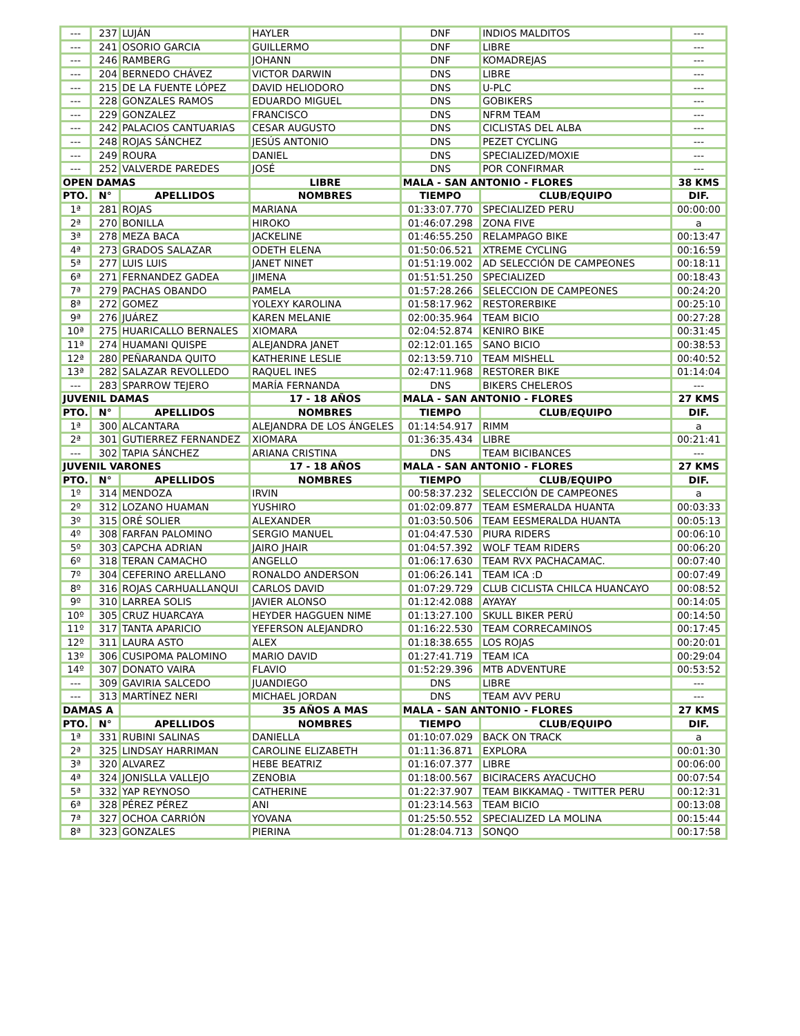| --- | 237 | LUJÁN | HAYLER | DNF | INDIOS MALDITOS | --- |
| --- | 241 | OSORIO GARCIA | GUILLERMO | DNF | LIBRE | --- |
| --- | 246 | RAMBERG | JOHANN | DNF | KOMADREJAS | --- |
| --- | 204 | BERNEDO CHÁVEZ | VICTOR DARWIN | DNS | LIBRE | --- |
| --- | 215 | DE LA FUENTE LÓPEZ | DAVID HELIODORO | DNS | U-PLC | --- |
| --- | 228 | GONZALES RAMOS | EDUARDO MIGUEL | DNS | GOBIKERS | --- |
| --- | 229 | GONZALEZ | FRANCISCO | DNS | NFRM TEAM | --- |
| --- | 242 | PALACIOS CANTUARIAS | CESAR AUGUSTO | DNS | CICLISTAS DEL ALBA | --- |
| --- | 248 | ROJAS SÁNCHEZ | JESÚS ANTONIO | DNS | PEZET CYCLING | --- |
| --- | 249 | ROURA | DANIEL | DNS | SPECIALIZED/MOXIE | --- |
| --- | 252 | VALVERDE PAREDES | JOSÉ | DNS | POR CONFIRMAR | --- |
| OPEN DAMAS | | | LIBRE | MALA - SAN ANTONIO - FLORES | | 38 KMS |
| PTO. | N° | APELLIDOS | NOMBRES | TIEMPO | CLUB/EQUIPO | DIF. |
| 1ª | 281 | ROJAS | MARIANA | 01:33:07.770 | SPECIALIZED PERU | 00:00:00 |
| 2ª | 270 | BONILLA | HIROKO | 01:46:07.298 | ZONA FIVE | a |
| 3ª | 278 | MEZA BACA | JACKELINE | 01:46:55.250 | RELAMPAGO BIKE | 00:13:47 |
| 4ª | 273 | GRADOS SALAZAR | ODETH ELENA | 01:50:06.521 | XTREME CYCLING | 00:16:59 |
| 5ª | 277 | LUIS LUIS | JANET NINET | 01:51:19.002 | AD SELECCIÓN DE CAMPEONES | 00:18:11 |
| 6ª | 271 | FERNANDEZ GADEA | JIMENA | 01:51:51.250 | SPECIALIZED | 00:18:43 |
| 7ª | 279 | PACHAS OBANDO | PAMELA | 01:57:28.266 | SELECCION DE CAMPEONES | 00:24:20 |
| 8ª | 272 | GOMEZ | YOLEXY KAROLINA | 01:58:17.962 | RESTORERBIKE | 00:25:10 |
| 9ª | 276 | JUÁREZ | KAREN MELANIE | 02:00:35.964 | TEAM BICIO | 00:27:28 |
| 10ª | 275 | HUARICALLO BERNALES | XIOMARA | 02:04:52.874 | KENIRO BIKE | 00:31:45 |
| 11ª | 274 | HUAMANI QUISPE | ALEJANDRA JANET | 02:12:01.165 | SANO BICIO | 00:38:53 |
| 12ª | 280 | PEÑARANDA QUITO | KATHERINE LESLIE | 02:13:59.710 | TEAM MISHELL | 00:40:52 |
| 13ª | 282 | SALAZAR REVOLLEDO | RAQUEL INES | 02:47:11.968 | RESTORER BIKE | 01:14:04 |
| --- | 283 | SPARROW TEJERO | MARÍA FERNANDA | DNS | BIKERS CHELEROS | --- |
| JUVENIL DAMAS | | | 17 - 18 AÑOS | MALA - SAN ANTONIO - FLORES | | 27 KMS |
| PTO. | N° | APELLIDOS | NOMBRES | TIEMPO | CLUB/EQUIPO | DIF. |
| 1ª | 300 | ALCANTARA | ALEJANDRA DE LOS ÁNGELES | 01:14:54.917 | RIMM | a |
| 2ª | 301 | GUTIERREZ FERNANDEZ | XIOMARA | 01:36:35.434 | LIBRE | 00:21:41 |
| --- | 302 | TAPIA SÁNCHEZ | ARIANA CRISTINA | DNS | TEAM BICIBANCES | --- |
| JUVENIL VARONES | | | 17 - 18 AÑOS | MALA - SAN ANTONIO - FLORES | | 27 KMS |
| PTO. | N° | APELLIDOS | NOMBRES | TIEMPO | CLUB/EQUIPO | DIF. |
| 1º | 314 | MENDOZA | IRVIN | 00:58:37.232 | SELECCIÓN DE CAMPEONES | a |
| 2º | 312 | LOZANO HUAMAN | YUSHIRO | 01:02:09.877 | TEAM ESMERALDA HUANTA | 00:03:33 |
| 3º | 315 | ORÉ SOLIER | ALEXANDER | 01:03:50.506 | TEAM EESMERALDA HUANTA | 00:05:13 |
| 4º | 308 | FARFAN PALOMINO | SERGIO MANUEL | 01:04:47.530 | PIURA RIDERS | 00:06:10 |
| 5º | 303 | CAPCHA ADRIAN | JAIRO JHAIR | 01:04:57.392 | WOLF TEAM RIDERS | 00:06:20 |
| 6º | 318 | TERAN CAMACHO | ANGELLO | 01:06:17.630 | TEAM RVX PACHACAMAC. | 00:07:40 |
| 7º | 304 | CEFERINO ARELLANO | RONALDO ANDERSON | 01:06:26.141 | TEAM ICA :D | 00:07:49 |
| 8º | 316 | ROJAS CARHUALLANQUI | CARLOS DAVID | 01:07:29.729 | CLUB CICLISTA CHILCA HUANCAYO | 00:08:52 |
| 9º | 310 | LARREA SOLIS | JAVIER ALONSO | 01:12:42.088 | AYAYAY | 00:14:05 |
| 10º | 305 | CRUZ HUARCAYA | HEYDER HAGGUEN NIME | 01:13:27.100 | SKULL BIKER PERÚ | 00:14:50 |
| 11º | 317 | TANTA APARICIO | YEFERSON ALEJANDRO | 01:16:22.530 | TEAM CORRECAMINOS | 00:17:45 |
| 12º | 311 | LAURA ASTO | ALEX | 01:18:38.655 | LOS ROJAS | 00:20:01 |
| 13º | 306 | CUSIPOMA PALOMINO | MARIO DAVID | 01:27:41.719 | TEAM ICA | 00:29:04 |
| 14º | 307 | DONATO VAIRA | FLAVIO | 01:52:29.396 | MTB ADVENTURE | 00:53:52 |
| --- | 309 | GAVIRIA SALCEDO | JUANDIEGO | DNS | LIBRE | --- |
| --- | 313 | MARTÍNEZ NERI | MICHAEL JORDAN | DNS | TEAM AVV PERU | --- |
| DAMAS A | | | 35 AÑOS A MAS | MALA - SAN ANTONIO - FLORES | | 27 KMS |
| PTO. | N° | APELLIDOS | NOMBRES | TIEMPO | CLUB/EQUIPO | DIF. |
| 1ª | 331 | RUBINI SALINAS | DANIELLA | 01:10:07.029 | BACK ON TRACK | a |
| 2ª | 325 | LINDSAY HARRIMAN | CAROLINE ELIZABETH | 01:11:36.871 | EXPLORA | 00:01:30 |
| 3ª | 320 | ALVAREZ | HEBE BEATRIZ | 01:16:07.377 | LIBRE | 00:06:00 |
| 4ª | 324 | JONISLLA VALLEJO | ZENOBIA | 01:18:00.567 | BICIRACERS AYACUCHO | 00:07:54 |
| 5ª | 332 | YAP REYNOSO | CATHERINE | 01:22:37.907 | TEAM BIKKAMAQ - TWITTER PERU | 00:12:31 |
| 6ª | 328 | PÉREZ PÉREZ | ANI | 01:23:14.563 | TEAM BICIO | 00:13:08 |
| 7ª | 327 | OCHOA CARRIÓN | YOVANA | 01:25:50.552 | SPECIALIZED LA MOLINA | 00:15:44 |
| 8ª | 323 | GONZALES | PIERINA | 01:28:04.713 | SONQO | 00:17:58 |